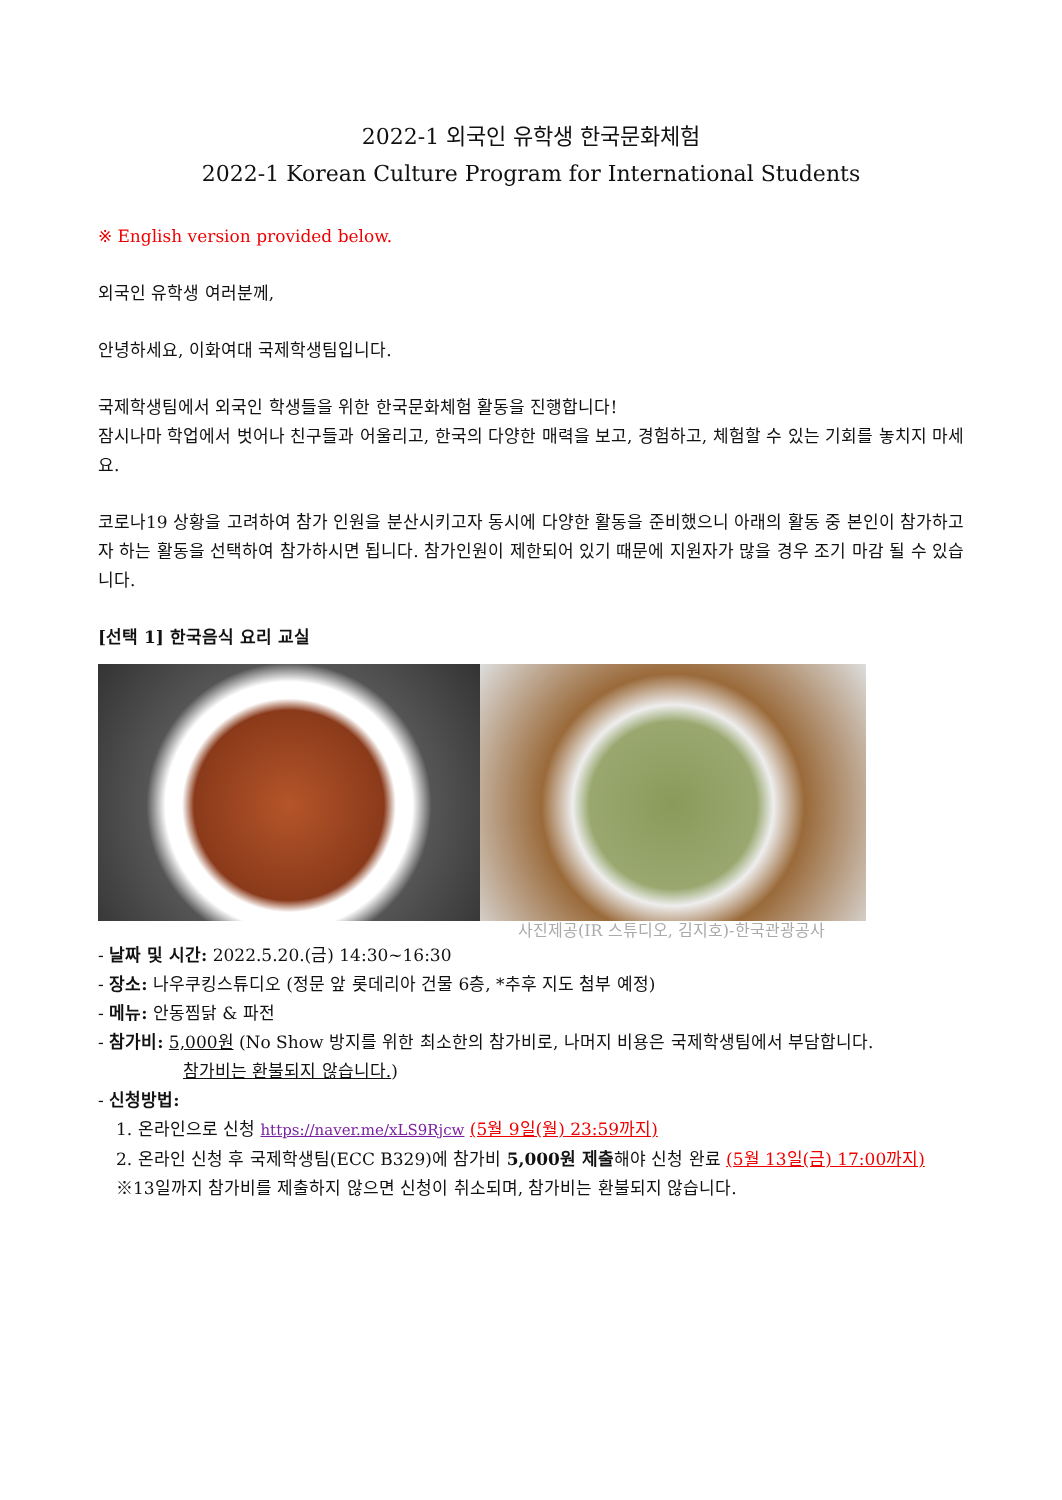2022-1 외국인 유학생 한국문화체험
2022-1 Korean Culture Program for International Students
※ English version provided below.
외국인 유학생 여러분께,
안녕하세요, 이화여대 국제학생팀입니다.
국제학생팀에서 외국인 학생들을 위한 한국문화체험 활동을 진행합니다!
잠시나마 학업에서 벗어나 친구들과 어울리고, 한국의 다양한 매력을 보고, 경험하고, 체험할 수 있는 기회를 놓치지 마세요.
코로나19 상황을 고려하여 참가 인원을 분산시키고자 동시에 다양한 활동을 준비했으니 아래의 활동 중 본인이 참가하고자 하는 활동을 선택하여 참가하시면 됩니다. 참가인원이 제한되어 있기 때문에 지원자가 많을 경우 조기 마감 될 수 있습니다.
[선택 1] 한국음식 요리 교실
사진제공(IR 스튜디오, 김지호)-한국관광공사
- 날짜 및 시간: 2022.5.20.(금) 14:30~16:30
- 장소: 나우쿠킹스튜디오 (정문 앞 롯데리아 건물 6층, *추후 지도 첨부 예정)
- 메뉴: 안동찜닭 & 파전
- 참가비: 5,000원 (No Show 방지를 위한 최소한의 참가비로, 나머지 비용은 국제학생팀에서 부담합니다.
참가비는 환불되지 않습니다.)
- 신청방법:
1. 온라인으로 신청 https://naver.me/xLS9Rjcw (5월 9일(월) 23:59까지)
2. 온라인 신청 후 국제학생팀(ECC B329)에 참가비 5,000원 제출해야 신청 완료 (5월 13일(금) 17:00까지)
※13일까지 참가비를 제출하지 않으면 신청이 취소되며, 참가비는 환불되지 않습니다.